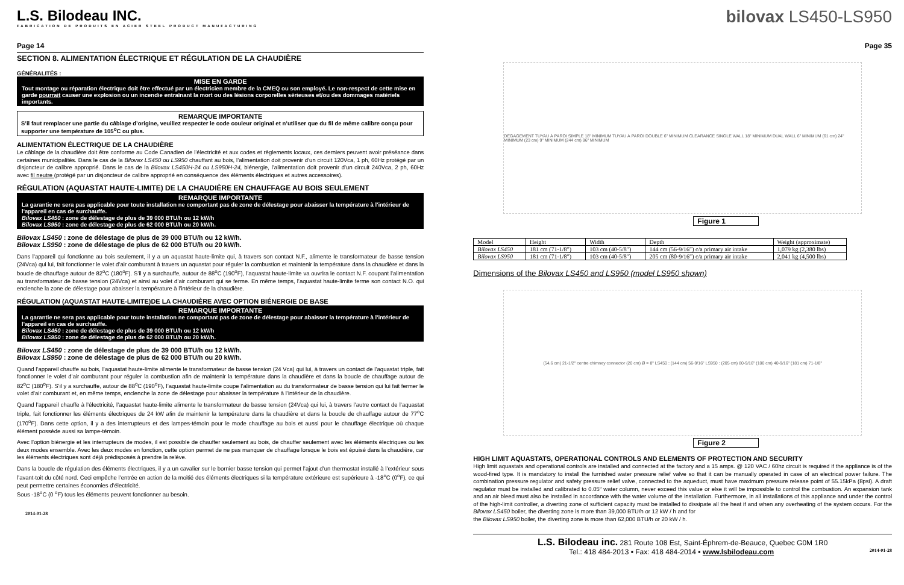L.S. Bilodeau INC.
FABRICATION DE PRODUITS EN ACIER STEEL PRODUCT MANUFACTURING
Page 14
SECTION 8. ALIMENTATION ÉLECTRIQUE ET RÉGULATION DE LA CHAUDIÈRE
GÉNÉRALITÉS :
MISE EN GARDE
Tout montage ou réparation électrique doit être effectué par un électricien membre de la CMEQ ou son employé. Le non-respect de cette mise en garde pourrait causer une explosion ou un incendie entraînant la mort ou des lésions corporelles sérieuses et/ou des dommages matériels importants.
REMARQUE IMPORTANTE
S’il faut remplacer une partie du câblage d’origine, veuillez respecter le code couleur original et n’utiliser que du fil de même calibre conçu pour supporter une température de 105<sup>o</sup>C ou plus.
ALIMENTATION ÉLECTRIQUE DE LA CHAUDIÈRE
Le câblage de la chaudière doit être conforme au Code Canadien de l’électricité et aux codes et règlements locaux, ces derniers peuvent avoir préséance dans certaines municipalités. Dans le cas de la Bilovax LS450 ou LS950 chauffant au bois, l’alimentation doit provenir d’un circuit 120Vca, 1 ph, 60Hz protégé par un disjoncteur de calibre approprié. Dans le cas de la Bilovax LS450H-24 ou LS950H-24, biénergie, l’alimentation doit provenir d’un circuit 240Vca, 2 ph, 60Hz avec fil neutre (protégé par un disjoncteur de calibre approprié en conséquence des éléments électriques et autres accessoires).
RÉGULATION (AQUASTAT HAUTE-LIMITE) DE LA CHAUDIÈRE EN CHAUFFAGE AU BOIS SEULEMENT
REMARQUE IMPORTANTE
La garantie ne sera pas applicable pour toute installation ne comportant pas de zone de délestage pour abaisser la température à l'intérieur de l'appareil en cas de surchauffe.
Bilovax LS450 : zone de délestage de plus de 39 000 BTU/h ou 12 kW/h
Bilovax LS950 : zone de délestage de plus de 62 000 BTU/h ou 20 kW/h.
Bilovax LS450 : zone de délestage de plus de 39 000 BTU/h ou 12 kW/h.
Bilovax LS950 : zone de délestage de plus de 62 000 BTU/h ou 20 kW/h.
Dans l’appareil qui fonctionne au bois seulement, il y a un aquastat haute-limite qui, à travers son contact N.F., alimente le transformateur de basse tension (24Vca) qui lui, fait fonctionner le volet d’air comburant à travers un aquastat pour réguler la combustion et maintenir la température dans la chaudière et dans la boucle de chauffage autour de 82<sup>o</sup>C (180<sup>o</sup>F). S’il y a surchauffe, autour de 88<sup>o</sup>C (190<sup>o</sup>F), l’aquastat haute-limite va ouvrira le contact N.F. coupant l’alimentation au transformateur de basse tension (24Vca) et ainsi au volet d’air comburant qui se ferme. En même temps, l’aquastat haute-limite ferme son contact N.O. qui enclenche la zone de délestage pour abaisser la température à l’intérieur de la chaudière.
RÉGULATION (AQUASTAT HAUTE-LIMITE)DE LA CHAUDIÈRE AVEC OPTION BIÉNERGIE DE BASE
REMARQUE IMPORTANTE
La garantie ne sera pas applicable pour toute installation ne comportant pas de zone de délestage pour abaisser la température à l'intérieur de l'appareil en cas de surchauffe.
Bilovax LS450 : zone de délestage de plus de 39 000 BTU/h ou 12 kW/h
Bilovax LS950 : zone de délestage de plus de 62 000 BTU/h ou 20 kW/h.
Bilovax LS450 : zone de délestage de plus de 39 000 BTU/h ou 12 kW/h.
Bilovax LS950 : zone de délestage de plus de 62 000 BTU/h ou 20 kW/h.
Quand l’appareil chauffe au bois, l’aquastat haute-limite alimente le transformateur de basse tension (24 Vca) qui lui, à travers un contact de l’aquastat triple, fait fonctionner le volet d’air comburant pour réguler la combustion afin de maintenir la température dans la chaudière et dans la boucle de chauffage autour de 82<sup>o</sup>C (180<sup>o</sup>F). S’il y a surchauffe, autour de 88<sup>o</sup>C (190<sup>o</sup>F), l’aquastat haute-limite coupe l’alimentation au du transformateur de basse tension qui lui fait fermer le volet d’air comburant et, en même temps, enclenche la zone de délestage pour abaisser la température à l’intérieur de la chaudière.
Quand l’appareil chauffe à l’électricité, l’aquastat haute-limite alimente le transformateur de basse tension (24Vca) qui lui, à travers l’autre contact de l’aquastat triple, fait fonctionner les éléments électriques de 24 kW afin de maintenir la température dans la chaudière et dans la boucle de chauffage autour de 77<sup>o</sup>C (170<sup>o</sup>F). Dans cette option, il y a des interrupteurs et des lampes-témoin pour le mode chauffage au bois et aussi pour le chauffage électrique où chaque élément possède aussi sa lampe-témoin.
Avec l’option biénergie et les interrupteurs de modes, il est possible de chauffer seulement au bois, de chauffer seulement avec les éléments électriques ou les deux modes ensemble. Avec les deux modes en fonction, cette option permet de ne pas manquer de chauffage lorsque le bois est épuisé dans la chaudière, car les éléments électriques sont déjà prédisposés à prendre la relève.
Dans la boucle de régulation des éléments électriques, il y a un cavalier sur le bornier basse tension qui permet l’ajout d’un thermostat installé à l’extérieur sous l’avant-toit du côté nord. Ceci empêche l’entrée en action de la moitié des éléments électriques si la température extérieure est supérieure à -18<sup>o</sup>C (0<sup>o</sup>F), ce qui peut permettre certaines économies d’électricité.
Sous -18<sup>o</sup>C (0 <sup>o</sup>F) tous les éléments peuvent fonctionner au besoin.
2014-01-28
bilovax LS450-LS950
Page 35
DÉGAGEMENT TUYAU À PAROI SIMPLE 18" MINIMUM TUYAU À PAROI DOUBLE 6" MINIMUM CLEARANCE SINGLE WALL 18" MINIMUM DUAL WALL 6" MINIMUM (61 cm) 24" MINIMUM (23 cm) 9" MINIMUM (244 cm) 96" MINIMUM
Figure 1
| Model | Height | Width | Depth | Weight (approximate) |
| --- | --- | --- | --- | --- |
| Bilovax LS450 | 181 cm (71-1/8″) | 103 cm (40-5/8″) | 144 cm (56-9/16″) c/a primary air intake | 1,079 kg (2,380 lbs) |
| Bilovax LS950 | 181 cm (71-1/8″) | 103 cm (40-5/8″) | 205 cm (80-9/16″) c/a primary air intake | 2,041 kg (4,500 lbs) |
Dimensions of the Bilovax LS450 and LS950 (model LS950 shown)
(54,6 cm) 21-1/2" centre chimney connector (20 cm) Ø = 8" LS450 : (144 cm) 56-9/16" LS950 : (205 cm) 80-9/16" (100 cm) 40-9/16" (181 cm) 71-1/8"
Figure 2
HIGH LIMIT AQUASTATS, OPERATIONAL CONTROLS AND ELEMENTS OF PROTECTION AND SECURITY
High limit aquastats and operational controls are installed and connected at the factory and a 15 amps. @ 120 VAC / 60hz circuit is required if the appliance is of the wood-fired type. It is mandatory to install the furnished water pressure relief valve so that it can be manually operated in case of an electrical power failure. The combination pressure regulator and safety pressure relief valve, connected to the aqueduct, must have maximum pressure release point of 55.15kPa (8psi). A draft regulator must be installed and calibrated to 0.05″ water column, never exceed this value or else it will be impossible to control the combustion. An expansion tank and an air bleed must also be installed in accordance with the water volume of the installation. Furthermore, in all installations of this appliance and under the control of the high-limit controller, a diverting zone of sufficient capacity must be installed to dissipate all the heat if and when any overheating of the system occurs. For the Bilovax LS450 boiler, the diverting zone is more than 39,000 BTU/h or 12 kW / h and for
the Bilovax LS950 boiler, the diverting zone is more than 62,000 BTU/h or 20 kW / h.
L.S. Bilodeau inc. 281 Route 108 Est, Saint-Éphrem-de-Beauce, Quebec G0M 1R0
Tel.: 418 484-2013 ▪ Fax: 418 484-2014 ▪ www.lsbilodeau.com 2014-01-28